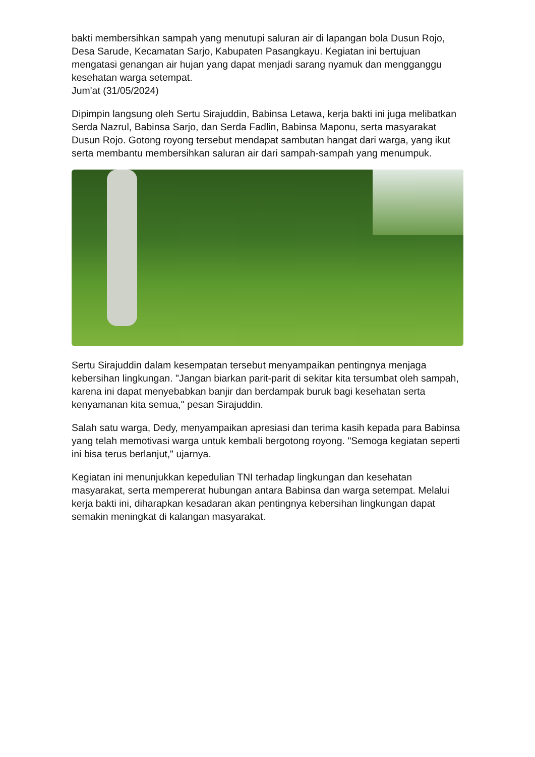bakti membersihkan sampah yang menutupi saluran air di lapangan bola Dusun Rojo, Desa Sarude, Kecamatan Sarjo, Kabupaten Pasangkayu. Kegiatan ini bertujuan mengatasi genangan air hujan yang dapat menjadi sarang nyamuk dan mengganggu kesehatan warga setempat.
Jum'at (31/05/2024)
Dipimpin langsung oleh Sertu Sirajuddin, Babinsa Letawa, kerja bakti ini juga melibatkan Serda Nazrul, Babinsa Sarjo, dan Serda Fadlin, Babinsa Maponu, serta masyarakat Dusun Rojo. Gotong royong tersebut mendapat sambutan hangat dari warga, yang ikut serta membantu membersihkan saluran air dari sampah-sampah yang menumpuk.
Sertu Sirajuddin dalam kesempatan tersebut menyampaikan pentingnya menjaga kebersihan lingkungan. "Jangan biarkan parit-parit di sekitar kita tersumbat oleh sampah, karena ini dapat menyebabkan banjir dan berdampak buruk bagi kesehatan serta kenyamanan kita semua," pesan Sirajuddin.
Salah satu warga, Dedy, menyampaikan apresiasi dan terima kasih kepada para Babinsa yang telah memotivasi warga untuk kembali bergotong royong. "Semoga kegiatan seperti ini bisa terus berlanjut," ujarnya.
Kegiatan ini menunjukkan kepedulian TNI terhadap lingkungan dan kesehatan masyarakat, serta mempererat hubungan antara Babinsa dan warga setempat. Melalui kerja bakti ini, diharapkan kesadaran akan pentingnya kebersihan lingkungan dapat semakin meningkat di kalangan masyarakat.